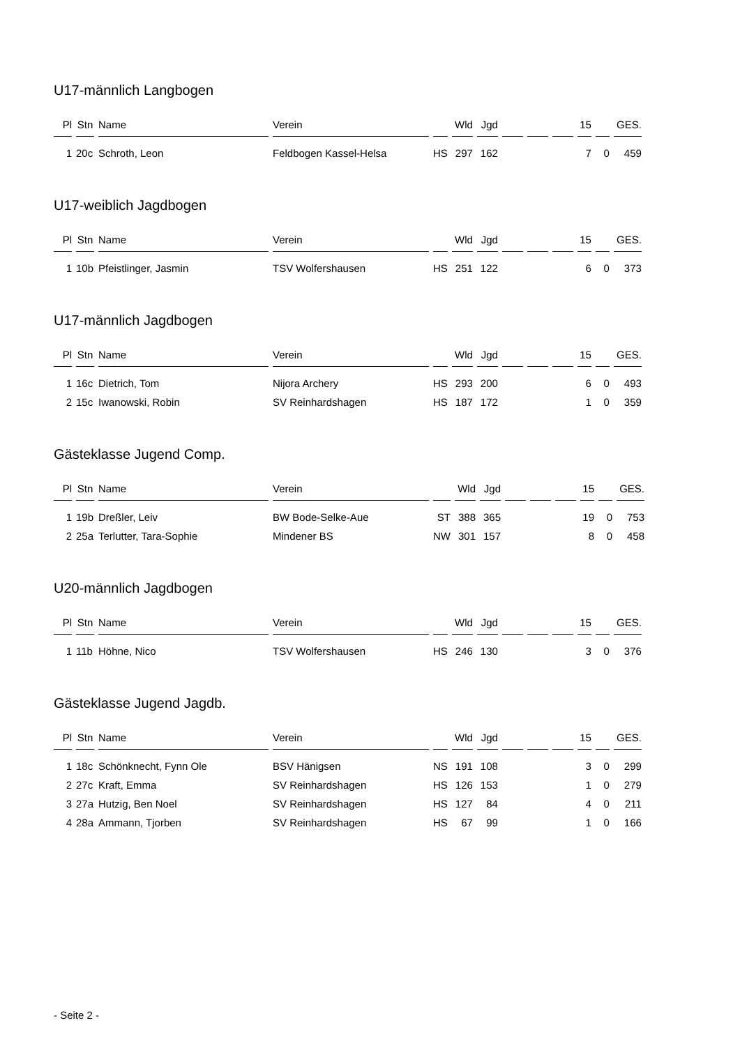U17-männlich Langbogen
| Pl | Stn | Name | Verein | | Wld | Jgd | | | | 15 | | GES. |
| --- | --- | --- | --- | --- | --- | --- | --- | --- | --- | --- | --- | --- |
| 1 | 20c | Schroth, Leon | Feldbogen Kassel-Helsa | HS | 297 | 162 | | | | 7 | 0 | 459 |
U17-weiblich Jagdbogen
| Pl | Stn | Name | Verein | | Wld | Jgd | | | | 15 | | GES. |
| --- | --- | --- | --- | --- | --- | --- | --- | --- | --- | --- | --- | --- |
| 1 | 10b | Pfeistlinger, Jasmin | TSV Wolfershausen | HS | 251 | 122 | | | | 6 | 0 | 373 |
U17-männlich Jagdbogen
| Pl | Stn | Name | Verein | | Wld | Jgd | | | | 15 | | GES. |
| --- | --- | --- | --- | --- | --- | --- | --- | --- | --- | --- | --- | --- |
| 1 | 16c | Dietrich, Tom | Nijora Archery | HS | 293 | 200 | | | | 6 | 0 | 493 |
| 2 | 15c | Iwanowski, Robin | SV Reinhardshagen | HS | 187 | 172 | | | | 1 | 0 | 359 |
Gästeklasse Jugend Comp.
| Pl | Stn | Name | Verein | | Wld | Jgd | | | | 15 | | GES. |
| --- | --- | --- | --- | --- | --- | --- | --- | --- | --- | --- | --- | --- |
| 1 | 19b | Dreßler, Leiv | BW Bode-Selke-Aue | ST | 388 | 365 | | | | 19 | 0 | 753 |
| 2 | 25a | Terlutter, Tara-Sophie | Mindener BS | NW | 301 | 157 | | | | 8 | 0 | 458 |
U20-männlich Jagdbogen
| Pl | Stn | Name | Verein | | Wld | Jgd | | | | 15 | | GES. |
| --- | --- | --- | --- | --- | --- | --- | --- | --- | --- | --- | --- | --- |
| 1 | 11b | Höhne, Nico | TSV Wolfershausen | HS | 246 | 130 | | | | 3 | 0 | 376 |
Gästeklasse Jugend Jagdb.
| Pl | Stn | Name | Verein | | Wld | Jgd | | | | 15 | | GES. |
| --- | --- | --- | --- | --- | --- | --- | --- | --- | --- | --- | --- | --- |
| 1 | 18c | Schönknecht, Fynn Ole | BSV Hänigsen | NS | 191 | 108 | | | | 3 | 0 | 299 |
| 2 | 27c | Kraft, Emma | SV Reinhardshagen | HS | 126 | 153 | | | | 1 | 0 | 279 |
| 3 | 27a | Hutzig, Ben Noel | SV Reinhardshagen | HS | 127 | 84 | | | | 4 | 0 | 211 |
| 4 | 28a | Ammann, Tjorben | SV Reinhardshagen | HS | 67 | 99 | | | | 1 | 0 | 166 |
- Seite 2 -